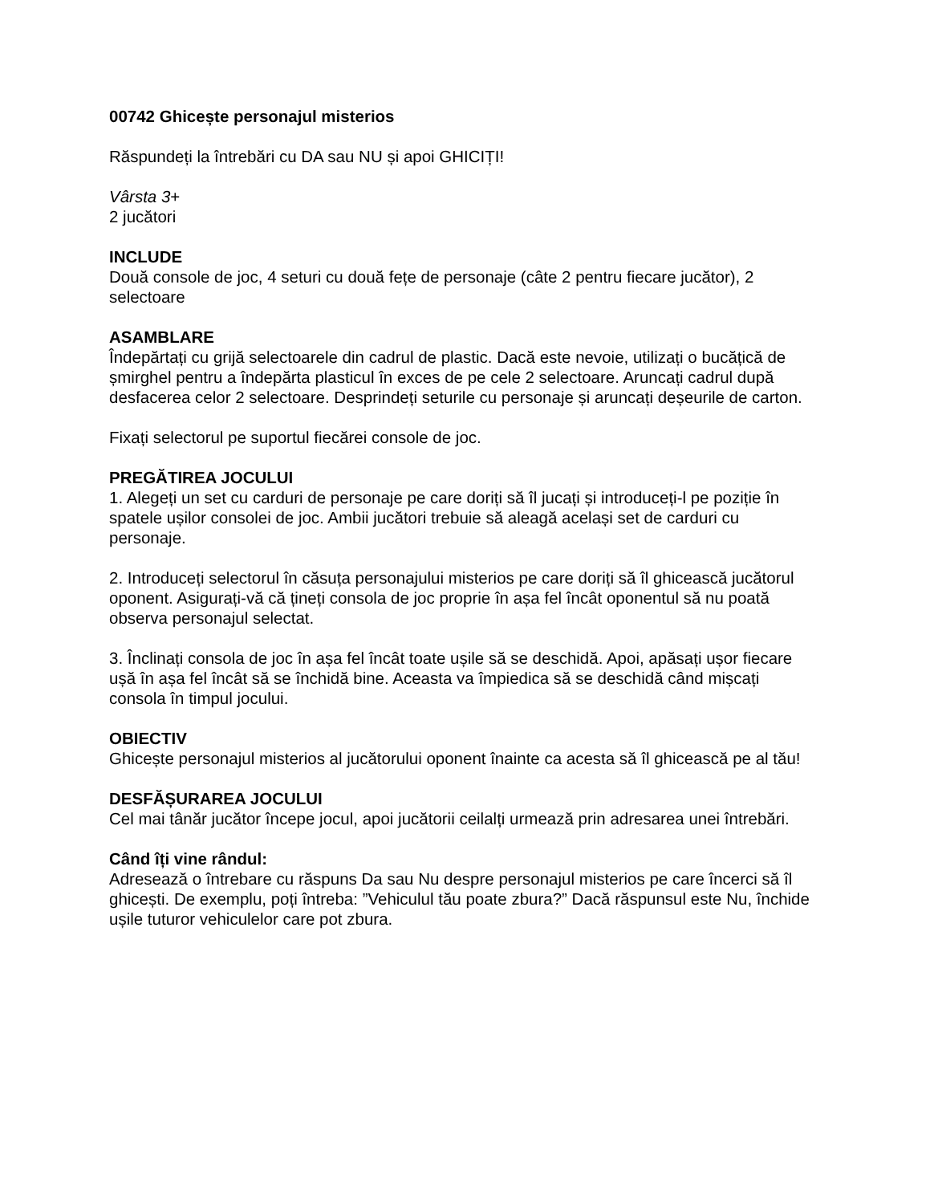00742 Ghicește personajul misterios
Răspundeți la întrebări cu DA sau NU și apoi GHICIȚI!
Vârsta 3+
2 jucători
INCLUDE
Două console de joc, 4 seturi cu două fețe de personaje (câte 2 pentru fiecare jucător), 2 selectoare
ASAMBLARE
Îndepărtați cu grijă selectoarele din cadrul de plastic. Dacă este nevoie, utilizați o bucățică de șmirghel pentru a îndepărta plasticul în exces de pe cele 2 selectoare. Aruncați cadrul după desfacerea celor 2 selectoare. Desprindeți seturile cu personaje și aruncați deșeurile de carton.
Fixați selectorul pe suportul fiecărei console de joc.
PREGĂTIREA JOCULUI
1. Alegeți un set cu carduri de personaje pe care doriți să îl jucați și introduceți-l pe poziție în spatele ușilor consolei de joc. Ambii jucători trebuie să aleagă același set de carduri cu personaje.
2. Introduceți selectorul în căsuța personajului misterios pe care doriți să îl ghicească jucătorul oponent. Asigurați-vă că țineți consola de joc proprie în așa fel încât oponentul să nu poată observa personajul selectat.
3. Înclinați consola de joc în așa fel încât toate ușile să se deschidă. Apoi, apăsați ușor fiecare ușă în așa fel încât să se închidă bine. Aceasta va împiedica să se deschidă când mișcați consola în timpul jocului.
OBIECTIV
Ghicește personajul misterios al jucătorului oponent înainte ca acesta să îl ghicească pe al tău!
DESFĂȘURAREA JOCULUI
Cel mai tânăr jucător începe jocul, apoi jucătorii ceilalți urmează prin adresarea unei întrebări.
Când îți vine rândul:
Adresează o întrebare cu răspuns Da sau Nu despre personajul misterios pe care încerci să îl ghicești. De exemplu, poți întreba: ”Vehiculul tău poate zbura?” Dacă răspunsul este Nu, închide ușile tuturor vehiculelor care pot zbura.